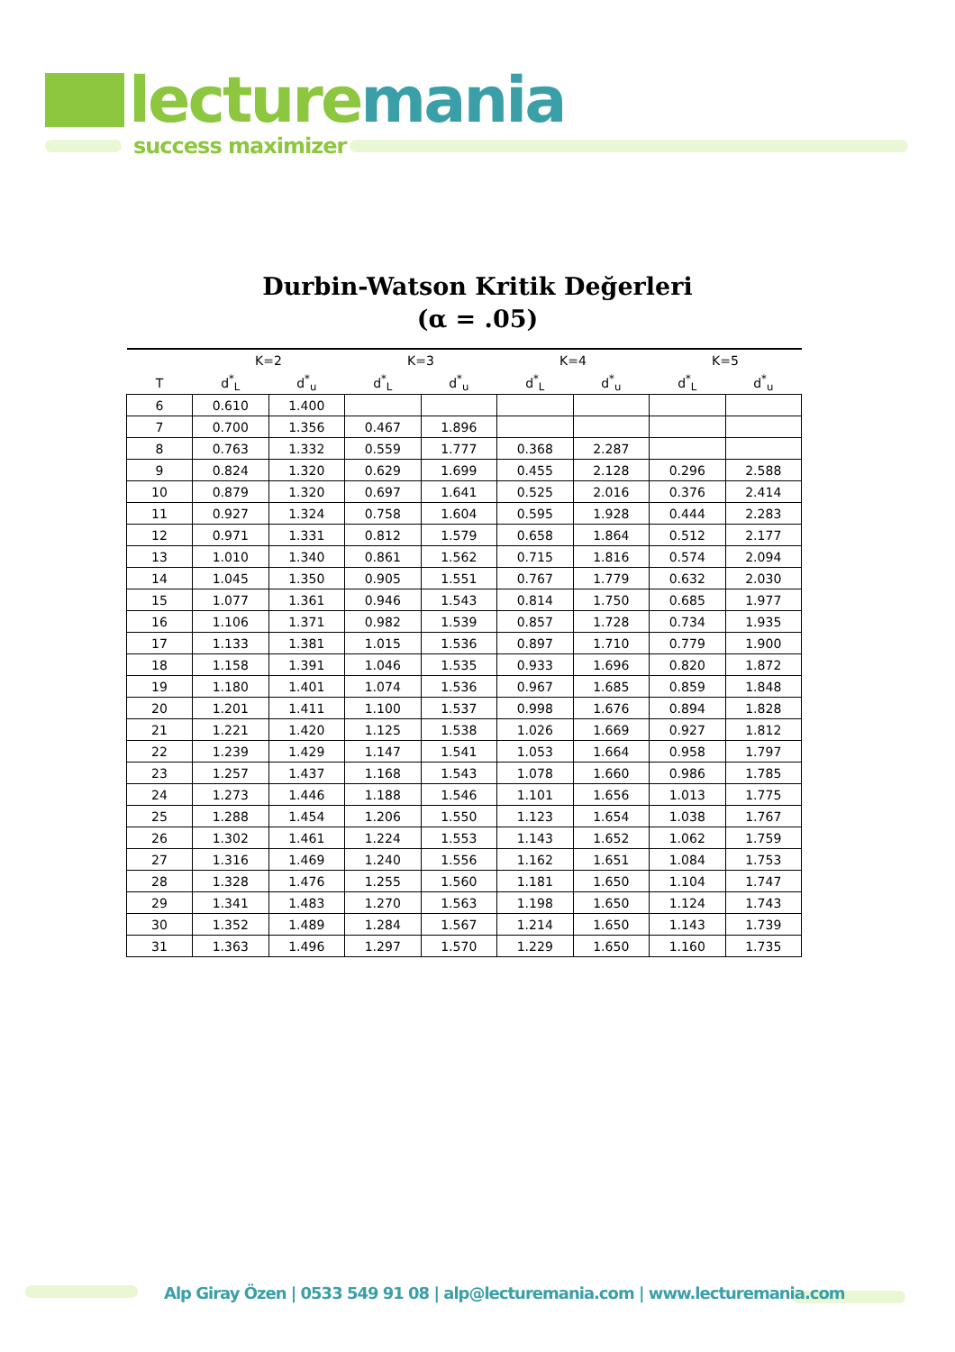lecturemania
success maximizer
Durbin-Watson Kritik Değerleri
(α = .05)
| | K=2 | | K=3 | | K=4 | | K=5 | |
| --- | --- | --- | --- | --- | --- | --- | --- | --- |
| T | d<sup>*</sup><sub>L</sub> | d<sup>*</sup><sub>u</sub> | d<sup>*</sup><sub>L</sub> | d<sup>*</sup><sub>u</sub> | d<sup>*</sup><sub>L</sub> | d<sup>*</sup><sub>u</sub> | d<sup>*</sup><sub>L</sub> | d<sup>*</sup><sub>u</sub> |
| 6 | 0.610 | 1.400 | | | | | | |
| 7 | 0.700 | 1.356 | 0.467 | 1.896 | | | | |
| 8 | 0.763 | 1.332 | 0.559 | 1.777 | 0.368 | 2.287 | | |
| 9 | 0.824 | 1.320 | 0.629 | 1.699 | 0.455 | 2.128 | 0.296 | 2.588 |
| 10 | 0.879 | 1.320 | 0.697 | 1.641 | 0.525 | 2.016 | 0.376 | 2.414 |
| 11 | 0.927 | 1.324 | 0.758 | 1.604 | 0.595 | 1.928 | 0.444 | 2.283 |
| 12 | 0.971 | 1.331 | 0.812 | 1.579 | 0.658 | 1.864 | 0.512 | 2.177 |
| 13 | 1.010 | 1.340 | 0.861 | 1.562 | 0.715 | 1.816 | 0.574 | 2.094 |
| 14 | 1.045 | 1.350 | 0.905 | 1.551 | 0.767 | 1.779 | 0.632 | 2.030 |
| 15 | 1.077 | 1.361 | 0.946 | 1.543 | 0.814 | 1.750 | 0.685 | 1.977 |
| 16 | 1.106 | 1.371 | 0.982 | 1.539 | 0.857 | 1.728 | 0.734 | 1.935 |
| 17 | 1.133 | 1.381 | 1.015 | 1.536 | 0.897 | 1.710 | 0.779 | 1.900 |
| 18 | 1.158 | 1.391 | 1.046 | 1.535 | 0.933 | 1.696 | 0.820 | 1.872 |
| 19 | 1.180 | 1.401 | 1.074 | 1.536 | 0.967 | 1.685 | 0.859 | 1.848 |
| 20 | 1.201 | 1.411 | 1.100 | 1.537 | 0.998 | 1.676 | 0.894 | 1.828 |
| 21 | 1.221 | 1.420 | 1.125 | 1.538 | 1.026 | 1.669 | 0.927 | 1.812 |
| 22 | 1.239 | 1.429 | 1.147 | 1.541 | 1.053 | 1.664 | 0.958 | 1.797 |
| 23 | 1.257 | 1.437 | 1.168 | 1.543 | 1.078 | 1.660 | 0.986 | 1.785 |
| 24 | 1.273 | 1.446 | 1.188 | 1.546 | 1.101 | 1.656 | 1.013 | 1.775 |
| 25 | 1.288 | 1.454 | 1.206 | 1.550 | 1.123 | 1.654 | 1.038 | 1.767 |
| 26 | 1.302 | 1.461 | 1.224 | 1.553 | 1.143 | 1.652 | 1.062 | 1.759 |
| 27 | 1.316 | 1.469 | 1.240 | 1.556 | 1.162 | 1.651 | 1.084 | 1.753 |
| 28 | 1.328 | 1.476 | 1.255 | 1.560 | 1.181 | 1.650 | 1.104 | 1.747 |
| 29 | 1.341 | 1.483 | 1.270 | 1.563 | 1.198 | 1.650 | 1.124 | 1.743 |
| 30 | 1.352 | 1.489 | 1.284 | 1.567 | 1.214 | 1.650 | 1.143 | 1.739 |
| 31 | 1.363 | 1.496 | 1.297 | 1.570 | 1.229 | 1.650 | 1.160 | 1.735 |
Alp Giray Özen | 0533 549 91 08 | alp@lecturemania.com | www.lecturemania.com